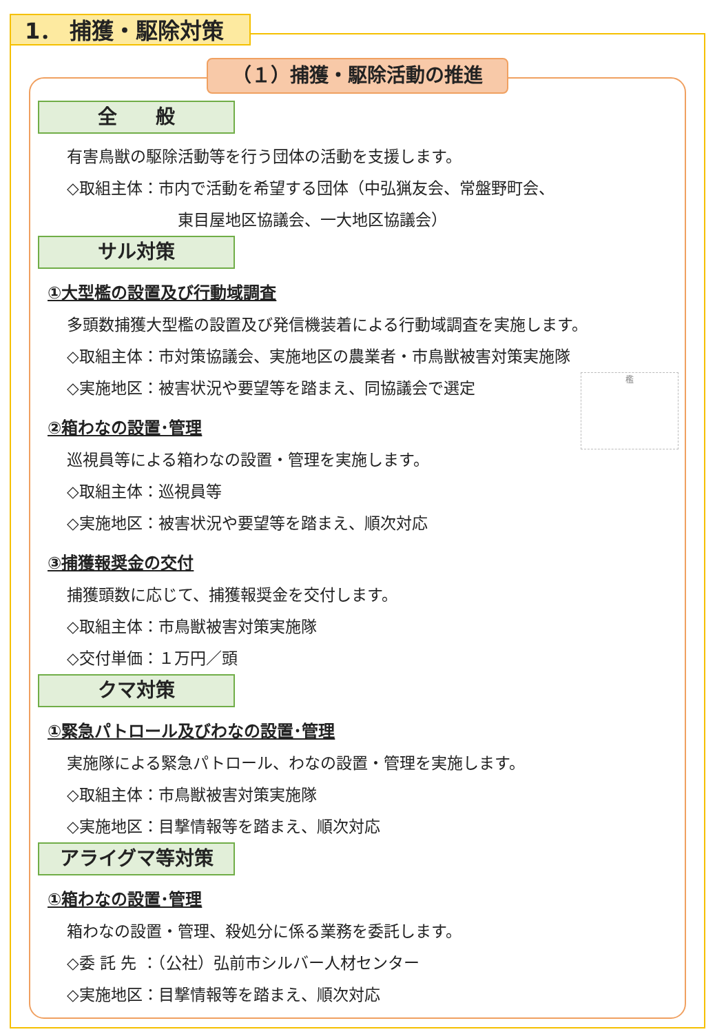1． 捕獲・駆除対策
（１）捕獲・駆除活動の推進
全　　般
有害鳥獣の駆除活動等を行う団体の活動を支援します。
◇取組主体：市内で活動を希望する団体（中弘猟友会、常盤野町会、
東目屋地区協議会、一大地区協議会）
サル対策
①大型檻の設置及び行動域調査
多頭数捕獲大型檻の設置及び発信機装着による行動域調査を実施します。
◇取組主体：市対策協議会、実施地区の農業者・市鳥獣被害対策実施隊
檻
◇実施地区：被害状況や要望等を踏まえ、同協議会で選定
②箱わなの設置･管理
巡視員等による箱わなの設置・管理を実施します。
◇取組主体：巡視員等
◇実施地区：被害状況や要望等を踏まえ、順次対応
③捕獲報奨金の交付
捕獲頭数に応じて、捕獲報奨金を交付します。
◇取組主体：市鳥獣被害対策実施隊
◇交付単価：１万円／頭
クマ対策
①緊急パトロール及びわなの設置･管理
実施隊による緊急パトロール、わなの設置・管理を実施します。
◇取組主体：市鳥獣被害対策実施隊
◇実施地区：目撃情報等を踏まえ、順次対応
アライグマ等対策
①箱わなの設置･管理
箱わなの設置・管理、殺処分に係る業務を委託します。
◇委 託 先 ：（公社）弘前市シルバー人材センター
◇実施地区：目撃情報等を踏まえ、順次対応